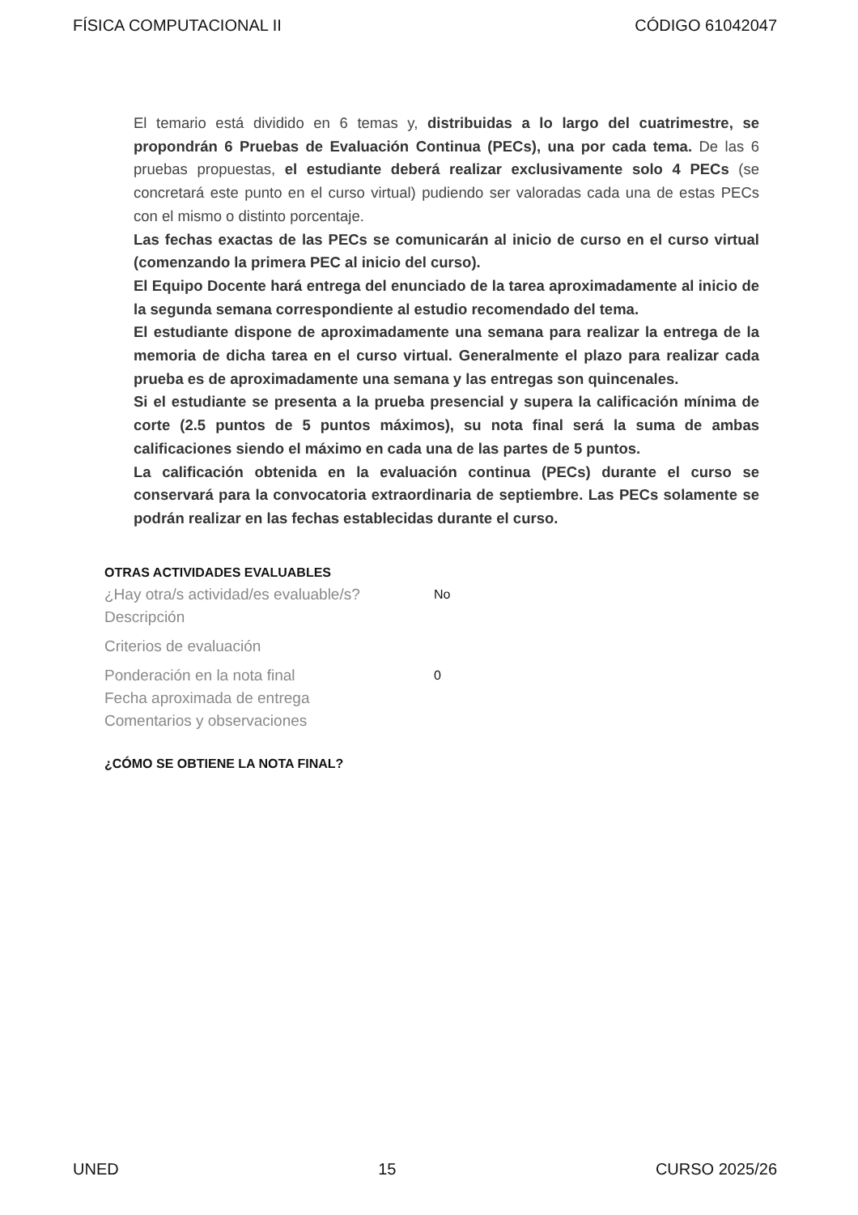FÍSICA COMPUTACIONAL II CÓDIGO 61042047
El temario está dividido en 6 temas y, distribuidas a lo largo del cuatrimestre, se propondrán 6 Pruebas de Evaluación Continua (PECs), una por cada tema. De las 6 pruebas propuestas, el estudiante deberá realizar exclusivamente solo 4 PECs (se concretará este punto en el curso virtual) pudiendo ser valoradas cada una de estas PECs con el mismo o distinto porcentaje.
Las fechas exactas de las PECs se comunicarán al inicio de curso en el curso virtual (comenzando la primera PEC al inicio del curso).
El Equipo Docente hará entrega del enunciado de la tarea aproximadamente al inicio de la segunda semana correspondiente al estudio recomendado del tema.
El estudiante dispone de aproximadamente una semana para realizar la entrega de la memoria de dicha tarea en el curso virtual. Generalmente el plazo para realizar cada prueba es de aproximadamente una semana y las entregas son quincenales.
Si el estudiante se presenta a la prueba presencial y supera la calificación mínima de corte (2.5 puntos de 5 puntos máximos), su nota final será la suma de ambas calificaciones siendo el máximo en cada una de las partes de 5 puntos.
La calificación obtenida en la evaluación continua (PECs) durante el curso se conservará para la convocatoria extraordinaria de septiembre. Las PECs solamente se podrán realizar en las fechas establecidas durante el curso.
OTRAS ACTIVIDADES EVALUABLES
¿Hay otra/s actividad/es evaluable/s? No
Descripción
Criterios de evaluación
Ponderación en la nota final 0
Fecha aproximada de entrega
Comentarios y observaciones
¿CÓMO SE OBTIENE LA NOTA FINAL?
UNED 15 CURSO 2025/26